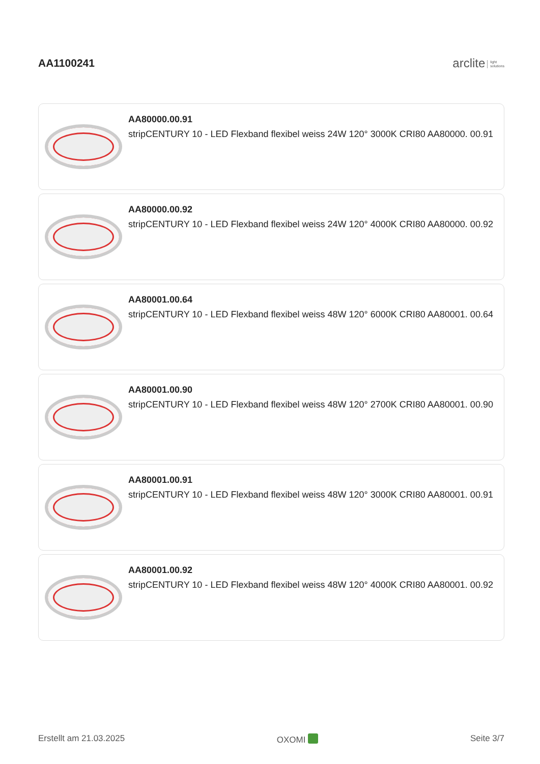AA1100241
arclite light
solutions
AA80000.00.91
stripCENTURY 10 - LED Flexband flexibel weiss 24W 120° 3000K CRI80 AA80000. 00.91
AA80000.00.92
stripCENTURY 10 - LED Flexband flexibel weiss 24W 120° 4000K CRI80 AA80000. 00.92
AA80001.00.64
stripCENTURY 10 - LED Flexband flexibel weiss 48W 120° 6000K CRI80 AA80001. 00.64
AA80001.00.90
stripCENTURY 10 - LED Flexband flexibel weiss 48W 120° 2700K CRI80 AA80001. 00.90
AA80001.00.91
stripCENTURY 10 - LED Flexband flexibel weiss 48W 120° 3000K CRI80 AA80001. 00.91
AA80001.00.92
stripCENTURY 10 - LED Flexband flexibel weiss 48W 120° 4000K CRI80 AA80001. 00.92
Erstellt am 21.03.2025 OXOMI Seite 3/7